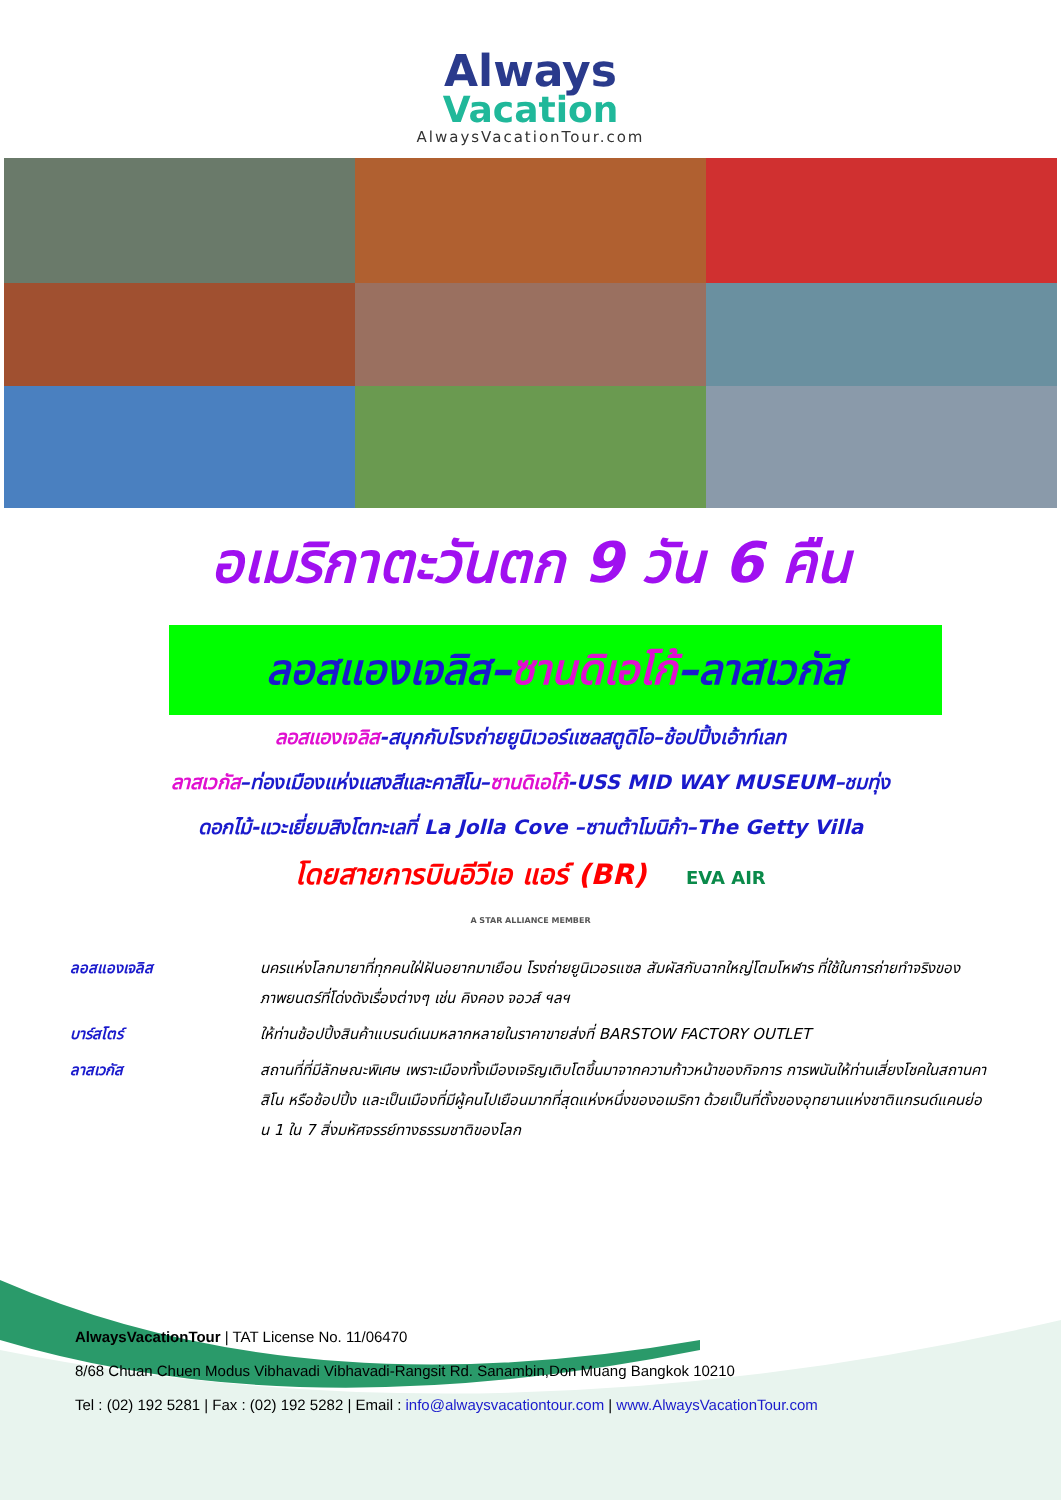Always
Vacation
AlwaysVacationTour.com
อเมริกาตะวันตก 9 วัน 6 คืน
ลอสแองเจลิส–ซานดิเอโก้–ลาสเวกัส
ลอสแองเจลิส-สนุกกับโรงถ่ายยูนิเวอร์แซลสตูดิโอ–ช้อปปิ้งเอ้าท์เลท
ลาสเวกัส–ท่องเมืองแห่งแสงสีและคาสิโน–ซานดิเอโก้-USS MID WAY MUSEUM–ชมทุ่ง
ดอกไม้-แวะเยี่ยมสิงโตทะเลที่ La Jolla Cove –ซานต้าโมนิก้า–The Getty Villa
โดยสายการบินอีวีเอ แอร์ (BR) EVA AIR
A STAR ALLIANCE MEMBER
| ลอสแองเจลิส | นครแห่งโลกมายาที่ทุกคนใฝ่ฝันอยากมาเยือน โรงถ่ายยูนิเวอรแซล สัมผัสกับฉากใหญ่โตมโหฬาร ที่ใช้ในการถ่ายทำจริงของภาพยนตร์ที่โด่งดังเรื่องต่างๆ เช่น คิงคอง จอวส์ ฯลฯ |
| บาร์สโตร์ | ให้ท่านช้อปปิ้งสินค้าแบรนด์เนมหลากหลายในราคาขายส่งที่ BARSTOW FACTORY OUTLET |
| ลาสเวกัส | สถานที่ที่มีลักษณะพิเศษ เพราะเมืองทั้งเมืองเจริญเติบโตขึ้นมาจากความก้าวหน้าของกิจการ การพนันให้ท่านเสี่ยงโชคในสถานคาสิโน หรือช้อปปิ้ง และเป็นเมืองที่มีผู้คนไปเยือนมากที่สุดแห่งหนึ่งของอเมริกา ด้วยเป็นที่ตั้งของอุทยานแห่งชาติแกรนด์แคนย่อน 1 ใน 7 สิ่งมหัศจรรย์ทางธรรมชาติของโลก |
AlwaysVacationTour | TAT License No. 11/06470
8/68 Chuan Chuen Modus Vibhavadi Vibhavadi-Rangsit Rd. Sanambin,Don Muang Bangkok 10210
Tel : (02) 192 5281 | Fax : (02) 192 5282 | Email : info@alwaysvacationtour.com | www.AlwaysVacationTour.com